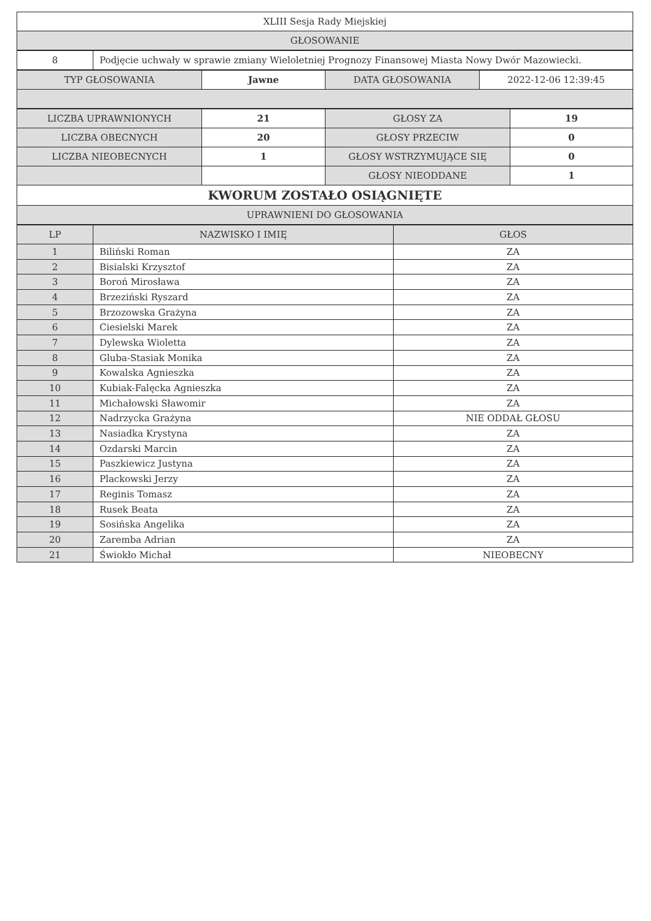| XLIII Sesja Rady Miejskiej |
| GŁOSOWANIE |
| 8 | Podjęcie uchwały w sprawie zmiany Wieloletniej Prognozy Finansowej Miasta Nowy Dwór Mazowiecki. |
| TYP GŁOSOWANIA | Jawne | DATA GŁOSOWANIA | 2022-12-06 12:39:45 |
| LICZBA UPRAWNIONYCH | 21 | GŁOSY ZA | 19 |
| LICZBA OBECNYCH | 20 | GŁOSY PRZECIW | 0 |
| LICZBA NIEOBECNYCH | 1 | GŁOSY WSTRZYMUJĄCE SIĘ | 0 |
| | | GŁOSY NIEODDANE | 1 |
| KWORUM ZOSTAŁO OSIĄGNIĘTE | | | |
| UPRAWNIENI DO GŁOSOWANIA | | | |
| LP | NAZWISKO I IMIĘ | GŁOS |
| --- | --- | --- |
| 1 | Biliński Roman | ZA |
| 2 | Bisialski Krzysztof | ZA |
| 3 | Boroń Mirosława | ZA |
| 4 | Brzeziński Ryszard | ZA |
| 5 | Brzozowska Grażyna | ZA |
| 6 | Ciesielski Marek | ZA |
| 7 | Dylewska Wioletta | ZA |
| 8 | Gluba-Stasiak Monika | ZA |
| 9 | Kowalska Agnieszka | ZA |
| 10 | Kubiak-Falęcka Agnieszka | ZA |
| 11 | Michałowski Sławomir | ZA |
| 12 | Nadrzycka Grażyna | NIE ODDAŁ GŁOSU |
| 13 | Nasiadka Krystyna | ZA |
| 14 | Ozdarski Marcin | ZA |
| 15 | Paszkiewicz Justyna | ZA |
| 16 | Plackowski Jerzy | ZA |
| 17 | Reginis Tomasz | ZA |
| 18 | Rusek Beata | ZA |
| 19 | Sosińska Angelika | ZA |
| 20 | Zaremba Adrian | ZA |
| 21 | Świokło Michał | NIEOBECNY |